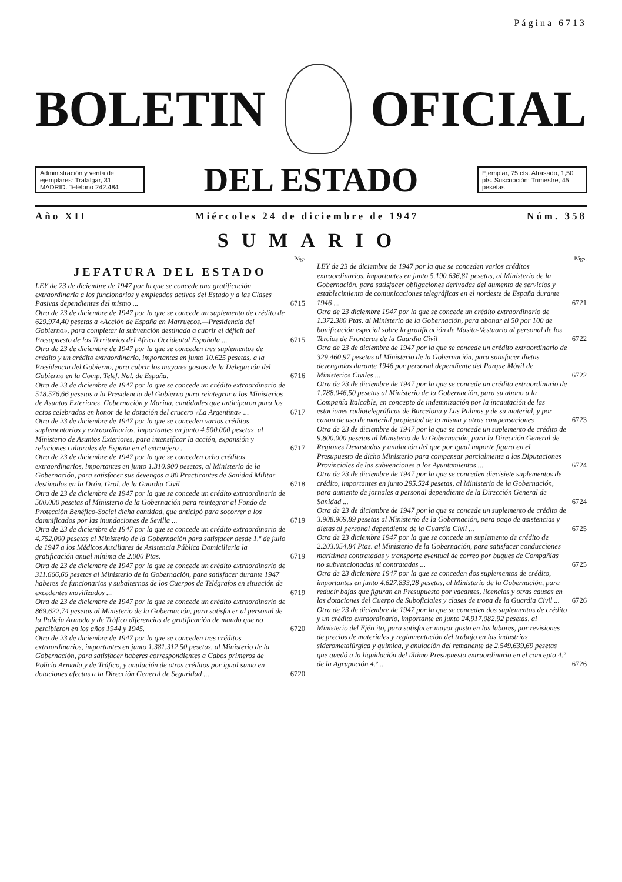Página 6713
BOLETIN OFICIAL
Administración y venta de ejemplares: Trafalgar, 31. MADRID. Teléfono 242.484
DEL ESTADO
Ejemplar, 75 cts. Atrasado, 1,50 pts. Suscripción: Trimestre, 45 pesetas
Año XII Miércoles 24 de diciembre de 1947 Núm. 358
SUMARIO
Págs
JEFATURA DEL ESTADO
LEY de 23 de diciembre de 1947 por la que se concede una gratificación extraordinaria a los funcionarios y empleados activos del Estado y a las Clases Pasivas dependientes del mismo ... 6715
Otra de 23 de diciembre de 1947 por la que se concede un suplemento de crédito de 629.974,40 pesetas a «Acción de España en Marruecos.—Presidencia del Gobierno», para completar la subvención destinada a cubrir el déficit del Presupuesto de los Territorios del Africa Occidental Española ... 6715
Otra de 23 de diciembre de 1947 por la que se conceden tres suplementos de crédito y un crédito extraordinario, importantes en junto 10.625 pesetas, a la Presidencia del Gobierno, para cubrir los mayores gastos de la Delegación del Gobierno en la Comp. Telef. Nal. de España. 6716
Otra de 23 de diciembre de 1947 por la que se concede un crédito extraordinario de 518.576,66 pesetas a la Presidencia del Gobierno para reintegrar a los Ministerios de Asuntos Exteriores, Gobernación y Marina, cantidades que anticiparon para los actos celebrados en honor de la dotación del crucero «La Argentina» ... 6717
Otra de 23 de diciembre de 1947 por la que se conceden varios créditos suplementarios y extraordinarios, importantes en junto 4.500.000 pesetas, al Ministerio de Asuntos Exteriores, para intensificar la acción, expansión y relaciones culturales de España en el extranjero ... 6717
Otra de 23 de diciembre de 1947 por la que se conceden ocho créditos extraordinarios, importantes en junto 1.310.900 pesetas, al Ministerio de la Gobernación, para satisfacer sus devengos a 80 Practicantes de Sanidad Militar destinados en la Drón. Gral. de la Guardia Civil 6718
Otra de 23 de diciembre de 1947 por la que se concede un crédito extraordinario de 500.000 pesetas al Ministerio de la Gobernación para reintegrar al Fondo de Protección Benéfico-Social dicha cantidad, que anticipó para socorrer a los damnificados por las inundaciones de Sevilla ... 6719
Otra de 23 de diciembre de 1947 por la que se concede un crédito extraordinario de 4.752.000 pesetas al Ministerio de la Gobernación para satisfacer desde 1.º de julio de 1947 a los Médicos Auxiliares de Asistencia Pública Domiciliaria la gratificación anual mínima de 2.000 Ptas. 6719
Otra de 23 de diciembre de 1947 por la que se concede un crédito extraordinario de 311.666,66 pesetas al Ministerio de la Gobernación, para satisfacer durante 1947 haberes de funcionarios y subalternos de los Cuerpos de Telégrafos en situación de excedentes movilizados ... 6719
Otra de 23 de diciembre de 1947 por la que se concede un crédito extraordinario de 869.622,74 pesetas al Ministerio de la Gobernación, para satisfacer al personal de la Policía Armada y de Tráfico diferencias de gratificación de mando que no percibieron en los años 1944 y 1945. 6720
Otra de 23 de diciembre de 1947 por la que se conceden tres créditos extraordinarios, importantes en junto 1.381.312,50 pesetas, al Ministerio de la Gobernación, para satisfacer haberes correspondientes a Cabos primeros de Policía Armada y de Tráfico, y anulación de otros créditos por igual suma en dotaciones afectas a la Dirección General de Seguridad ... 6720
Págs.
LEY de 23 de diciembre de 1947 por la que se conceden varios créditos extraordinarios, importantes en junto 5.190.636,81 pesetas, al Ministerio de la Gobernación, para satisfacer obligaciones derivadas del aumento de servicios y establecimiento de comunicaciones telegráficas en el nordeste de España durante 1946 ... 6721
Otra de 23 diciembre 1947 por la que se concede un crédito extraordinario de 1.372.380 Ptas. al Ministerio de la Gobernación, para abonar el 50 por 100 de bonificación especial sobre la gratificación de Masita-Vestuario al personal de los Tercios de Fronteras de la Guardia Civil 6722
Otra de 23 de diciembre de 1947 por la que se concede un crédito extraordinario de 329.460,97 pesetas al Ministerio de la Gobernación, para satisfacer dietas devengadas durante 1946 por personal dependiente del Parque Móvil de Ministerios Civiles ... 6722
Otra de 23 de diciembre de 1947 por la que se concede un crédito extraordinario de 1.788.046,50 pesetas al Ministerio de la Gobernación, para su abono a la Compañía Italcable, en concepto de indemnización por la incautación de las estaciones radiotelegráficas de Barcelona y Las Palmas y de su material, y por canon de uso de material propiedad de la misma y otras compensaciones 6723
Otra de 23 de diciembre de 1947 por la que se concede un suplemento de crédito de 9.800.000 pesetas al Ministerio de la Gobernación, para la Dirección General de Regiones Devastadas y anulación del que por igual importe figura en el Presupuesto de dicho Ministerio para compensar parcialmente a las Diputaciones Provinciales de las subvenciones a los Ayuntamientos ... 6724
Otra de 23 de diciembre de 1947 por la que se conceden diecisiete suplementos de crédito, importantes en junto 295.524 pesetas, al Ministerio de la Gobernación, para aumento de jornales a personal dependiente de la Dirección General de Sanidad ... 6724
Otra de 23 de diciembre de 1947 por la que se concede un suplemento de crédito de 3.908.969,89 pesetas al Ministerio de la Gobernación, para pago de asistencias y dietas al personal dependiente de la Guardia Civil ... 6725
Otra de 23 diciembre 1947 por la que se concede un suplemento de crédito de 2.203.054,84 Ptas. al Ministerio de la Gobernación, para satisfacer conducciones marítimas contratadas y transporte eventual de correo por buques de Compañías no subvencionadas ni contratadas ... 6725
Otra de 23 diciembre 1947 por la que se conceden dos suplementos de crédito, importantes en junto 4.627.833,28 pesetas, al Ministerio de la Gobernación, para reducir bajas que figuran en Presupuesto por vacantes, licencias y otras causas en las dotaciones del Cuerpo de Suboficiales y clases de tropa de la Guardia Civil ... 6726
Otra de 23 de diciembre de 1947 por la que se conceden dos suplementos de crédito y un crédito extraordinario, importante en junto 24.917.082,92 pesetas, al Ministerio del Ejército, para satisfacer mayor gasto en las labores, por revisiones de precios de materiales y reglamentación del trabajo en las industrias siderometalúrgica y química, y anulación del remanente de 2.549.639,69 pesetas que quedó a la liquidación del último Presupuesto extraordinario en el concepto 4.º de la Agrupación 4.º ... 6726